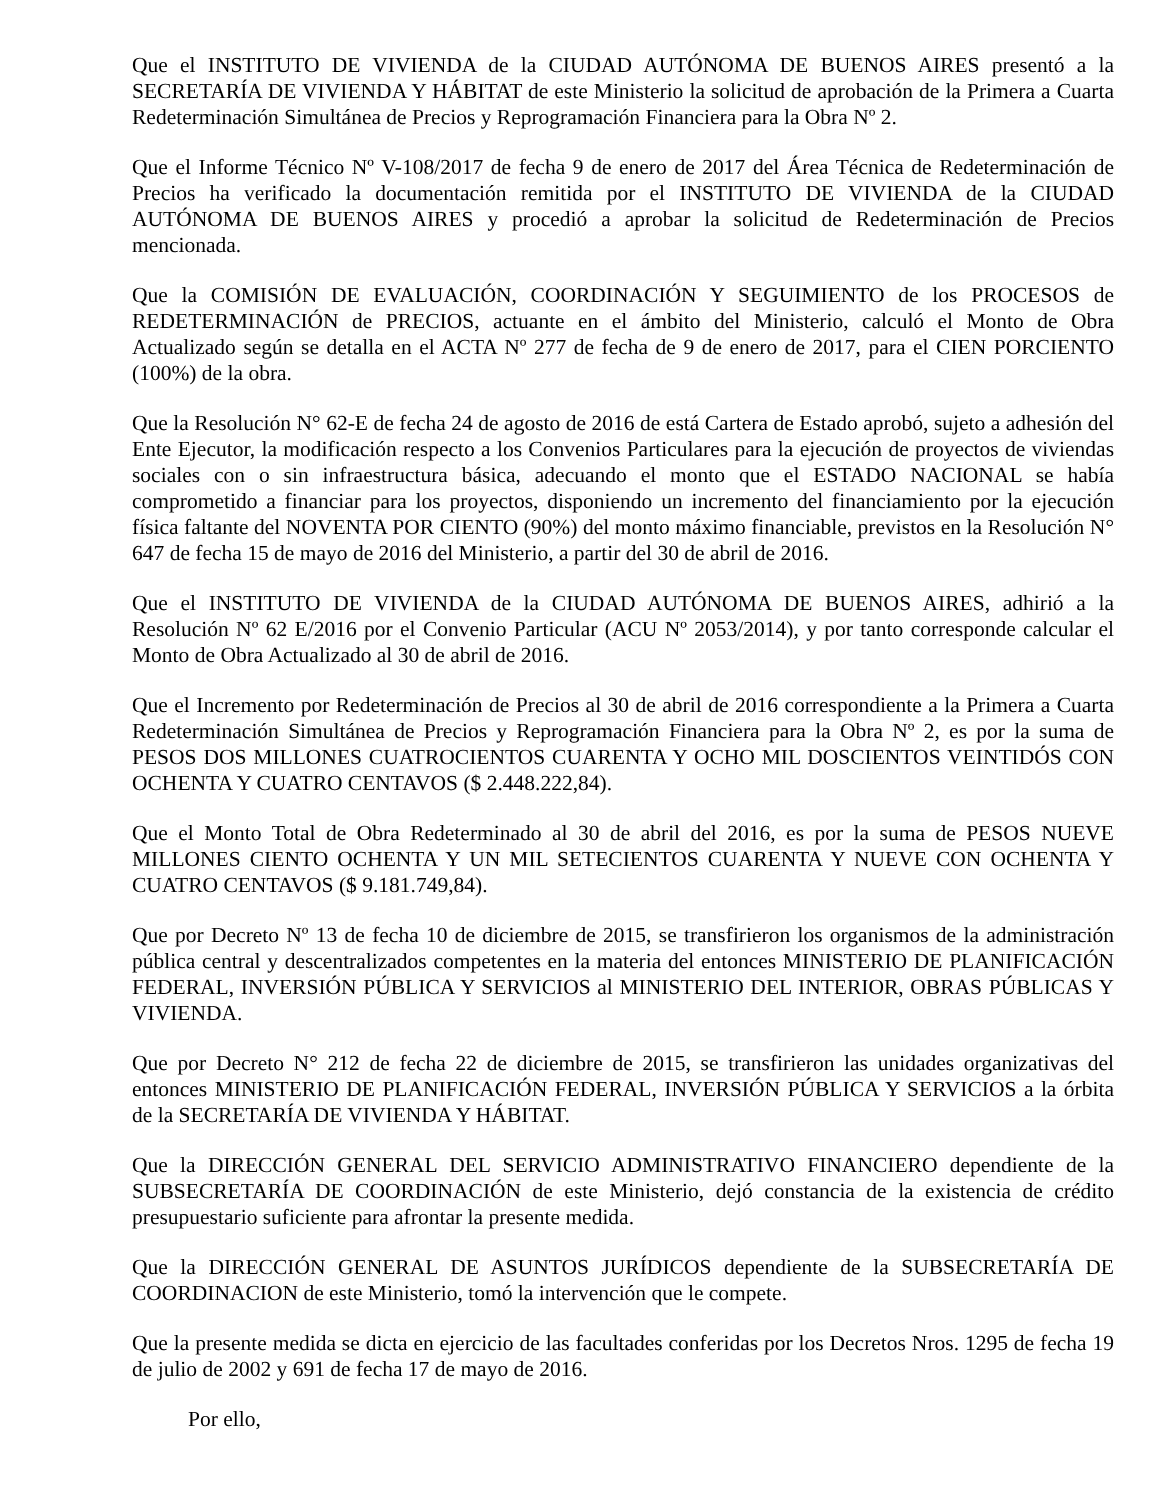Que el INSTITUTO DE VIVIENDA de la CIUDAD AUTÓNOMA DE BUENOS AIRES presentó a la SECRETARÍA DE VIVIENDA Y HÁBITAT de este Ministerio la solicitud de aprobación de la Primera a Cuarta Redeterminación Simultánea de Precios y Reprogramación Financiera para la Obra Nº 2.
Que el Informe Técnico Nº V-108/2017 de fecha 9 de enero de 2017 del Área Técnica de Redeterminación de Precios ha verificado la documentación remitida por el INSTITUTO DE VIVIENDA de la CIUDAD AUTÓNOMA DE BUENOS AIRES y procedió a aprobar la solicitud de Redeterminación de Precios mencionada.
Que la COMISIÓN DE EVALUACIÓN, COORDINACIÓN Y SEGUIMIENTO de los PROCESOS de REDETERMINACIÓN de PRECIOS, actuante en el ámbito del Ministerio, calculó el Monto de Obra Actualizado según se detalla en el ACTA Nº 277 de fecha de 9 de enero de 2017, para el CIEN PORCIENTO (100%) de la obra.
Que la Resolución N° 62-E de fecha 24 de agosto de 2016 de está Cartera de Estado aprobó, sujeto a adhesión del Ente Ejecutor, la modificación respecto a los Convenios Particulares para la ejecución de proyectos de viviendas sociales con o sin infraestructura básica, adecuando el monto que el ESTADO NACIONAL se había comprometido a financiar para los proyectos, disponiendo un incremento del financiamiento por la ejecución física faltante del NOVENTA POR CIENTO (90%) del monto máximo financiable, previstos en la Resolución N° 647 de fecha 15 de mayo de 2016 del Ministerio, a partir del 30 de abril de 2016.
Que el INSTITUTO DE VIVIENDA de la CIUDAD AUTÓNOMA DE BUENOS AIRES, adhirió a la Resolución Nº 62 E/2016 por el Convenio Particular (ACU Nº 2053/2014), y por tanto corresponde calcular el Monto de Obra Actualizado al 30 de abril de 2016.
Que el Incremento por Redeterminación de Precios al 30 de abril de 2016 correspondiente a la Primera a Cuarta Redeterminación Simultánea de Precios y Reprogramación Financiera para la Obra Nº 2, es por la suma de PESOS DOS MILLONES CUATROCIENTOS CUARENTA Y OCHO MIL DOSCIENTOS VEINTIDÓS CON OCHENTA Y CUATRO CENTAVOS ($ 2.448.222,84).
Que el Monto Total de Obra Redeterminado al 30 de abril del 2016, es por la suma de PESOS NUEVE MILLONES CIENTO OCHENTA Y UN MIL SETECIENTOS CUARENTA Y NUEVE CON OCHENTA Y CUATRO CENTAVOS ($ 9.181.749,84).
Que por Decreto Nº 13 de fecha 10 de diciembre de 2015, se transfirieron los organismos de la administración pública central y descentralizados competentes en la materia del entonces MINISTERIO DE PLANIFICACIÓN FEDERAL, INVERSIÓN PÚBLICA Y SERVICIOS al MINISTERIO DEL INTERIOR, OBRAS PÚBLICAS Y VIVIENDA.
Que por Decreto N° 212 de fecha 22 de diciembre de 2015, se transfirieron las unidades organizativas del entonces MINISTERIO DE PLANIFICACIÓN FEDERAL, INVERSIÓN PÚBLICA Y SERVICIOS a la órbita de la SECRETARÍA DE VIVIENDA Y HÁBITAT.
Que la DIRECCIÓN GENERAL DEL SERVICIO ADMINISTRATIVO FINANCIERO dependiente de la SUBSECRETARÍA DE COORDINACIÓN de este Ministerio, dejó constancia de la existencia de crédito presupuestario suficiente para afrontar la presente medida.
Que la DIRECCIÓN GENERAL DE ASUNTOS JURÍDICOS dependiente de la SUBSECRETARÍA DE COORDINACION de este Ministerio, tomó la intervención que le compete.
Que la presente medida se dicta en ejercicio de las facultades conferidas por los Decretos Nros. 1295 de fecha 19 de julio de 2002 y 691 de fecha 17 de mayo de 2016.
Por ello,